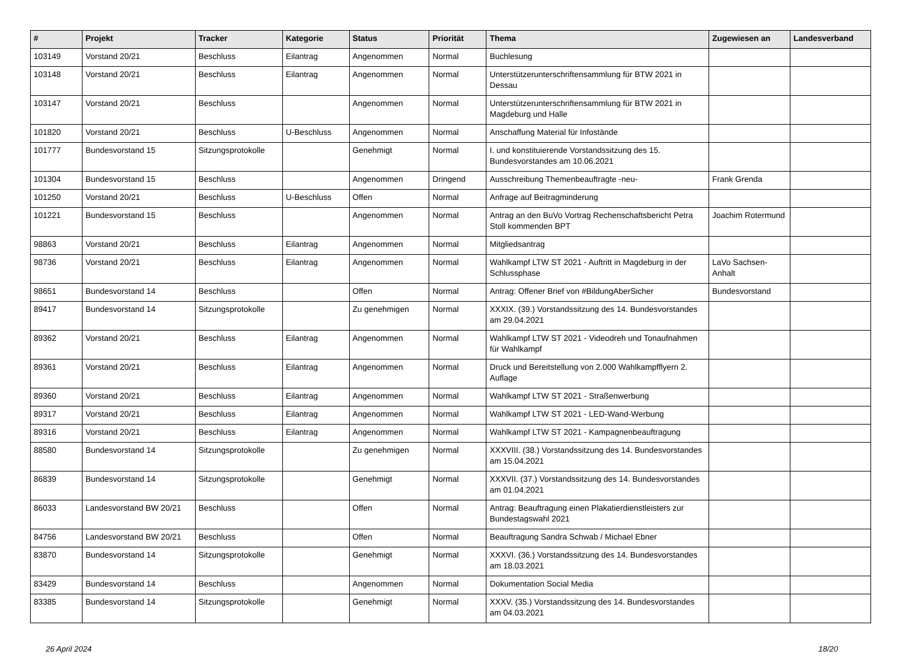| # | Projekt | Tracker | Kategorie | Status | Priorität | Thema | Zugewiesen an | Landesverband |
| --- | --- | --- | --- | --- | --- | --- | --- | --- |
| 103149 | Vorstand 20/21 | Beschluss | Eilantrag | Angenommen | Normal | Buchlesung | | |
| 103148 | Vorstand 20/21 | Beschluss | Eilantrag | Angenommen | Normal | Unterstützerunterschriftensammlung für BTW 2021 in Dessau | | |
| 103147 | Vorstand 20/21 | Beschluss | | Angenommen | Normal | Unterstützerunterschriftensammlung für BTW 2021 in Magdeburg und Halle | | |
| 101820 | Vorstand 20/21 | Beschluss | U-Beschluss | Angenommen | Normal | Anschaffung Material für Infostände | | |
| 101777 | Bundesvorstand 15 | Sitzungsprotokolle | | Genehmigt | Normal | I. und konstituierende Vorstandssitzung des 15. Bundesvorstandes am 10.06.2021 | | |
| 101304 | Bundesvorstand 15 | Beschluss | | Angenommen | Dringend | Ausschreibung Themenbeauftragte -neu- | Frank Grenda | |
| 101250 | Vorstand 20/21 | Beschluss | U-Beschluss | Offen | Normal | Anfrage auf Beitragminderung | | |
| 101221 | Bundesvorstand 15 | Beschluss | | Angenommen | Normal | Antrag an den BuVo Vortrag Rechenschaftsbericht Petra Stoll kommenden BPT | Joachim Rotermund | |
| 98863 | Vorstand 20/21 | Beschluss | Eilantrag | Angenommen | Normal | Mitgliedsantrag | | |
| 98736 | Vorstand 20/21 | Beschluss | Eilantrag | Angenommen | Normal | Wahlkampf LTW ST 2021 - Auftritt in Magdeburg in der Schlussphase | LaVo Sachsen-Anhalt | |
| 98651 | Bundesvorstand 14 | Beschluss | | Offen | Normal | Antrag: Offener Brief von #BildungAberSicher | Bundesvorstand | |
| 89417 | Bundesvorstand 14 | Sitzungsprotokolle | | Zu genehmigen | Normal | XXXIX. (39.) Vorstandssitzung des 14. Bundesvorstandes am 29.04.2021 | | |
| 89362 | Vorstand 20/21 | Beschluss | Eilantrag | Angenommen | Normal | Wahlkampf LTW ST 2021 - Videodreh und Tonaufnahmen für Wahlkampf | | |
| 89361 | Vorstand 20/21 | Beschluss | Eilantrag | Angenommen | Normal | Druck und Bereitstellung von 2.000 Wahlkampfflyern 2. Auflage | | |
| 89360 | Vorstand 20/21 | Beschluss | Eilantrag | Angenommen | Normal | Wahlkampf LTW ST 2021 - Straßenwerbung | | |
| 89317 | Vorstand 20/21 | Beschluss | Eilantrag | Angenommen | Normal | Wahlkampf LTW ST 2021 - LED-Wand-Werbung | | |
| 89316 | Vorstand 20/21 | Beschluss | Eilantrag | Angenommen | Normal | Wahlkampf LTW ST 2021 - Kampagnenbeauftragung | | |
| 88580 | Bundesvorstand 14 | Sitzungsprotokolle | | Zu genehmigen | Normal | XXXVIII. (38.) Vorstandssitzung des 14. Bundesvorstandes am 15.04.2021 | | |
| 86839 | Bundesvorstand 14 | Sitzungsprotokolle | | Genehmigt | Normal | XXXVII. (37.) Vorstandssitzung des 14. Bundesvorstandes am 01.04.2021 | | |
| 86033 | Landesvorstand BW 20/21 | Beschluss | | Offen | Normal | Antrag: Beauftragung einen Plakatierdienstleisters zur Bundestagswahl 2021 | | |
| 84756 | Landesvorstand BW 20/21 | Beschluss | | Offen | Normal | Beauftragung Sandra Schwab / Michael Ebner | | |
| 83870 | Bundesvorstand 14 | Sitzungsprotokolle | | Genehmigt | Normal | XXXVI. (36.) Vorstandssitzung des 14. Bundesvorstandes am 18.03.2021 | | |
| 83429 | Bundesvorstand 14 | Beschluss | | Angenommen | Normal | Dokumentation Social Media | | |
| 83385 | Bundesvorstand 14 | Sitzungsprotokolle | | Genehmigt | Normal | XXXV. (35.) Vorstandssitzung des 14. Bundesvorstandes am 04.03.2021 | | |
26 April 2024 18/20